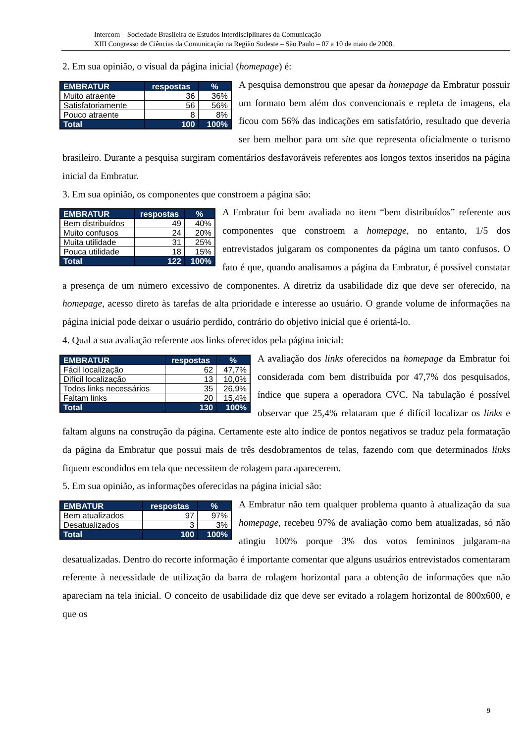Intercom – Sociedade Brasileira de Estudos Interdisciplinares da Comunicação
XIII Congresso de Ciências da Comunicação na Região Sudeste – São Paulo – 07 a 10 de maio de 2008.
2. Em sua opinião, o visual da página inicial (homepage) é:
| EMBRATUR | respostas | % |
| --- | --- | --- |
| Muito atraente | 36 | 36% |
| Satisfatoriamente | 56 | 56% |
| Pouco atraente | 8 | 8% |
| Total | 100 | 100% |
A pesquisa demonstrou que apesar da homepage da Embratur possuir um formato bem além dos convencionais e repleta de imagens, ela ficou com 56% das indicações em satisfatório, resultado que deveria ser bem melhor para um site que representa oficialmente o turismo brasileiro. Durante a pesquisa surgiram comentários desfavoráveis referentes aos longos textos inseridos na página inicial da Embratur.
3. Em sua opinião, os componentes que constroem a página são:
| EMBRATUR | respostas | % |
| --- | --- | --- |
| Bem distribuídos | 49 | 40% |
| Muito confusos | 24 | 20% |
| Muita utilidade | 31 | 25% |
| Pouca utilidade | 18 | 15% |
| Total | 122 | 100% |
A Embratur foi bem avaliada no item “bem distribuídos” referente aos componentes que constroem a homepage, no entanto, 1/5 dos entrevistados julgaram os componentes da página um tanto confusos. O fato é que, quando analisamos a página da Embratur, é possível constatar a presença de um número excessivo de componentes. A diretriz da usabilidade diz que deve ser oferecido, na homepage, acesso direto às tarefas de alta prioridade e interesse ao usuário. O grande volume de informações na página inicial pode deixar o usuário perdido, contrário do objetivo inicial que é orientá-lo.
4. Qual a sua avaliação referente aos links oferecidos pela página inicial:
| EMBRATUR | respostas | % |
| --- | --- | --- |
| Fácil localização | 62 | 47,7% |
| Difícil localização | 13 | 10,0% |
| Todos links necessários | 35 | 26,9% |
| Faltam links | 20 | 15,4% |
| Total | 130 | 100% |
A avaliação dos links oferecidos na homepage da Embratur foi considerada com bem distribuída por 47,7% dos pesquisados, índice que supera a operadora CVC. Na tabulação é possível observar que 25,4% relataram que é difícil localizar os links e faltam alguns na construção da página. Certamente este alto índice de pontos negativos se traduz pela formatação da página da Embratur que possui mais de três desdobramentos de telas, fazendo com que determinados links fiquem escondidos em tela que necessitem de rolagem para aparecerem.
5. Em sua opinião, as informações oferecidas na página inicial são:
| EMBATUR | respostas | % |
| --- | --- | --- |
| Bem atualizados | 97 | 97% |
| Desatualizados | 3 | 3% |
| Total | 100 | 100% |
A Embratur não tem qualquer problema quanto à atualização da sua homepage, recebeu 97% de avaliação como bem atualizadas, só não atingiu 100% porque 3% dos votos femininos julgaram-na desatualizadas. Dentro do recorte informação é importante comentar que alguns usuários entrevistados comentaram referente à necessidade de utilização da barra de rolagem horizontal para a obtenção de informações que não apareciam na tela inicial. O conceito de usabilidade diz que deve ser evitado a rolagem horizontal de 800x600, e que os
9